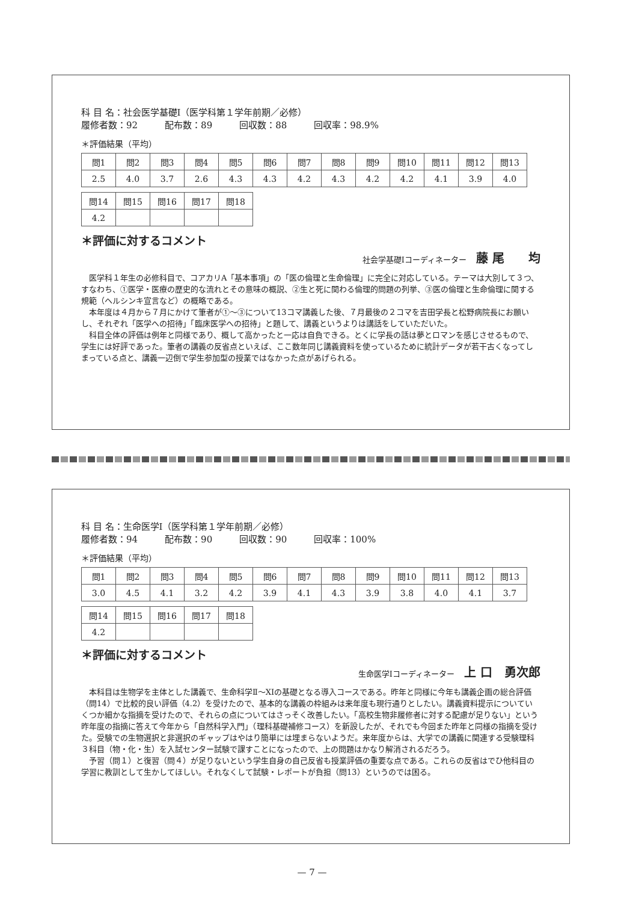科 目 名：社会医学基礎Ⅰ（医学科第１学年前期／必修）
履修者数：92　　　配布数：89　　　回収数：88　　　回収率：98.9%
＊評価結果（平均）
| 問1 | 問2 | 問3 | 問4 | 問5 | 問6 | 問7 | 問8 | 問9 | 問10 | 問11 | 問12 | 問13 |
| 2.5 | 4.0 | 3.7 | 2.6 | 4.3 | 4.3 | 4.2 | 4.3 | 4.2 | 4.2 | 4.1 | 3.9 | 4.0 |
| 問14 | 問15 | 問16 | 問17 | 問18 |
| 4.2 | | | | |
＊評価に対するコメント
社会学基礎Ⅰコーディネーター 藤 尾　　均
医学科１年生の必修科目で、コアカリA「基本事項」の「医の倫理と生命倫理」に完全に対応している。テーマは大別して３つ、すなわち、①医学・医療の歴史的な流れとその意味の概説、②生と死に関わる倫理的問題の列挙、③医の倫理と生命倫理に関する規範（ヘルシンキ宣言など）の概略である。
本年度は４月から７月にかけて筆者が①～③について13コマ講義した後、７月最後の２コマを吉田学長と松野病院長にお願いし、それぞれ「医学への招待」「臨床医学への招待」と題して、講義というよりは講話をしていただいた。
科目全体の評価は例年と同様であり、概して高かったと一応は自負できる。とくに学長の話は夢とロマンを感じさせるもので、学生には好評であった。筆者の講義の反省点といえば、ここ数年同じ講義資料を使っているために統計データが若干古くなってしまっている点と、講義一辺倒で学生参加型の授業ではなかった点があげられる。
科 目 名：生命医学Ⅰ（医学科第１学年前期／必修）
履修者数：94　　　配布数：90　　　回収数：90　　　回収率：100%
＊評価結果（平均）
| 問1 | 問2 | 問3 | 問4 | 問5 | 問6 | 問7 | 問8 | 問9 | 問10 | 問11 | 問12 | 問13 |
| 3.0 | 4.5 | 4.1 | 3.2 | 4.2 | 3.9 | 4.1 | 4.3 | 3.9 | 3.8 | 4.0 | 4.1 | 3.7 |
| 問14 | 問15 | 問16 | 問17 | 問18 |
| 4.2 | | | | |
＊評価に対するコメント
生命医学Ⅰコーディネーター 上 口　勇次郎
本科目は生物学を主体とした講義で、生命科学Ⅱ～XIの基礎となる導入コースである。昨年と同様に今年も講義企画の総合評価（問14）で比較的良い評価（4.2）を受けたので、基本的な講義の枠組みは来年度も現行通りとしたい。講義資料提示についていくつか細かな指摘を受けたので、それらの点についてはさっそく改善したい。「高校生物非履修者に対する配慮が足りない」という昨年度の指摘に答えて今年から「自然科学入門」（理科基礎補修コース）を新設したが、それでも今回また昨年と同様の指摘を受けた。受験での生物選択と非選択のギャップはやはり簡単には埋まらないようだ。来年度からは、大学での講義に関連する受験理科３科目（物・化・生）を入試センター試験で課すことになったので、上の問題はかなり解消されるだろう。
予習（問１）と復習（問４）が足りないという学生自身の自己反省も授業評価の重要な点である。これらの反省はでひ他科目の学習に教訓として生かしてほしい。それなくして試験・レポートが負担（問13）というのでは困る。
— 7 —